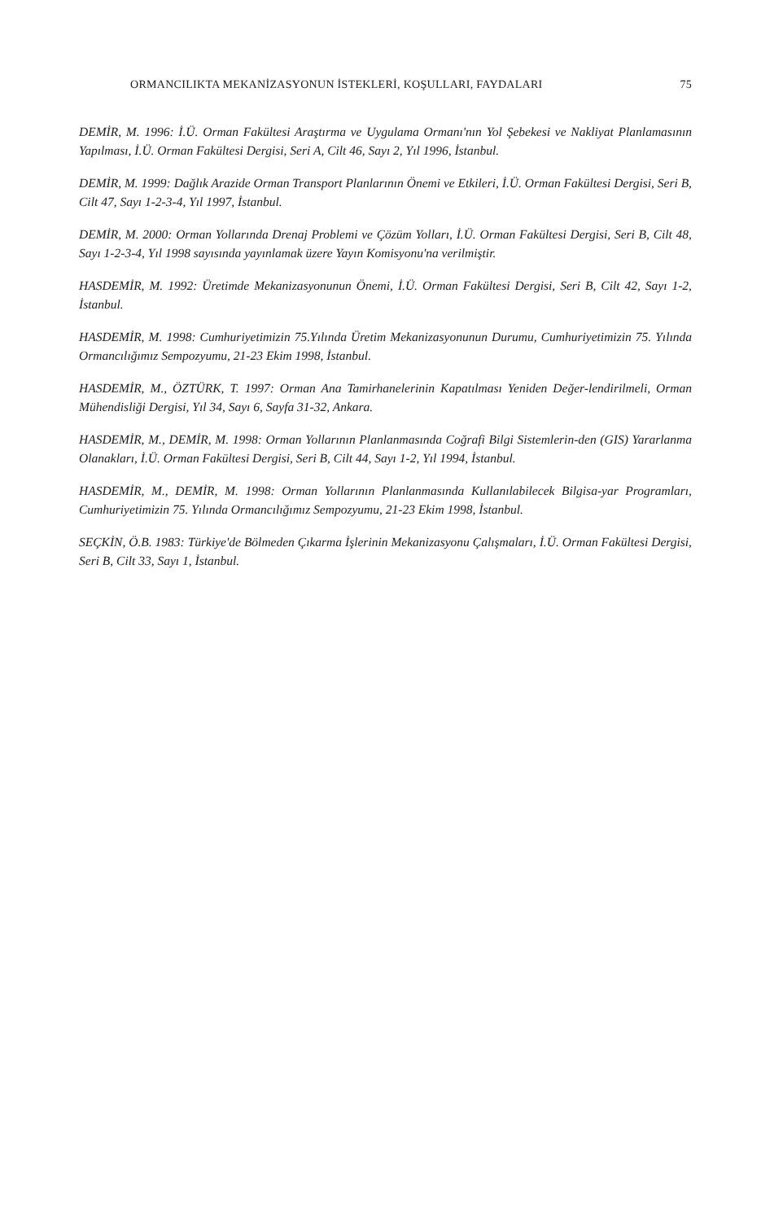ORMANCILIKTA MEKANİZASYONUN İSTEKLERİ, KOŞULLARI, FAYDALARI 75
DEMİR, M. 1996: İ.Ü. Orman Fakültesi Araştırma ve Uygulama Ormanı'nın Yol Şebekesi ve Nakliyat Planlamasının Yapılması, İ.Ü. Orman Fakültesi Dergisi, Seri A, Cilt 46, Sayı 2, Yıl 1996, İstanbul.
DEMİR, M. 1999: Dağlık Arazide Orman Transport Planlarının Önemi ve Etkileri, İ.Ü. Orman Fakültesi Dergisi, Seri B, Cilt 47, Sayı 1-2-3-4, Yıl 1997, İstanbul.
DEMİR, M. 2000: Orman Yollarında Drenaj Problemi ve Çözüm Yolları, İ.Ü. Orman Fakültesi Dergisi, Seri B, Cilt 48, Sayı 1-2-3-4, Yıl 1998 sayısında yayınlamak üzere Yayın Komisyonu'na verilmiştir.
HASDEMİR, M. 1992: Üretimde Mekanizasyonunun Önemi, İ.Ü. Orman Fakültesi Dergisi, Seri B, Cilt 42, Sayı 1-2, İstanbul.
HASDEMİR, M. 1998: Cumhuriyetimizin 75.Yılında Üretim Mekanizasyonunun Durumu, Cumhuriyetimizin 75. Yılında Ormancılığımız Sempozyumu, 21-23 Ekim 1998, İstanbul.
HASDEMİR, M., ÖZTÜRK, T. 1997: Orman Ana Tamirhanelerinin Kapatılması Yeniden Değer-lendirilmeli, Orman Mühendisliği Dergisi, Yıl 34, Sayı 6, Sayfa 31-32, Ankara.
HASDEMİR, M., DEMİR, M. 1998: Orman Yollarının Planlanmasında Coğrafi Bilgi Sistemlerin-den (GIS) Yararlanma Olanakları, İ.Ü. Orman Fakültesi Dergisi, Seri B, Cilt 44, Sayı 1-2, Yıl 1994, İstanbul.
HASDEMİR, M., DEMİR, M. 1998: Orman Yollarının Planlanmasında Kullanılabilecek Bilgisa-yar Programları, Cumhuriyetimizin 75. Yılında Ormancılığımız Sempozyumu, 21-23 Ekim 1998, İstanbul.
SEÇKİN, Ö.B. 1983: Türkiye'de Bölmeden Çıkarma İşlerinin Mekanizasyonu Çalışmaları, İ.Ü. Orman Fakültesi Dergisi, Seri B, Cilt 33, Sayı 1, İstanbul.